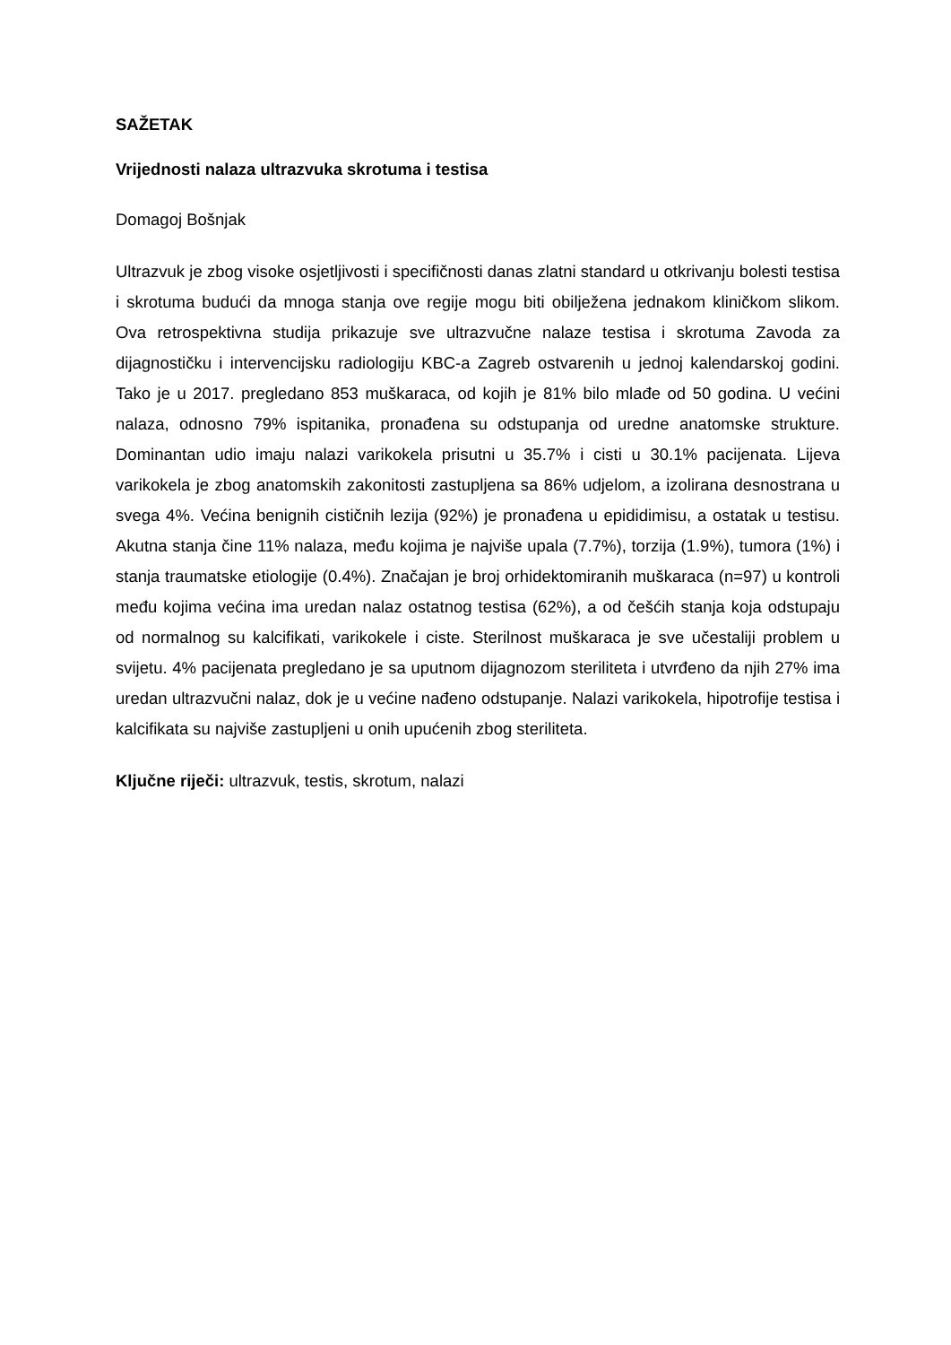SAŽETAK
Vrijednosti nalaza ultrazvuka skrotuma i testisa
Domagoj Bošnjak
Ultrazvuk je zbog visoke osjetljivosti i specifičnosti danas zlatni standard u otkrivanju bolesti testisa i skrotuma budući da mnoga stanja ove regije mogu biti obilježena jednakom kliničkom slikom. Ova retrospektivna studija prikazuje sve ultrazvučne nalaze testisa i skrotuma Zavoda za dijagnostičku i intervencijsku radiologiju KBC-a Zagreb ostvarenih u jednoj kalendarskoj godini. Tako je u 2017. pregledano 853 muškaraca, od kojih je 81% bilo mlađe od 50 godina. U većini nalaza, odnosno 79% ispitanika, pronađena su odstupanja od uredne anatomske strukture. Dominantan udio imaju nalazi varikokela prisutni u 35.7% i cisti u 30.1% pacijenata. Lijeva varikokela je zbog anatomskih zakonitosti zastupljena sa 86% udjelom, a izolirana desnostrana u svega 4%. Većina benignih cističnih lezija (92%) je pronađena u epididimisu, a ostatak u testisu. Akutna stanja čine 11% nalaza, među kojima je najviše upala (7.7%), torzija (1.9%), tumora (1%) i stanja traumatske etiologije (0.4%). Značajan je broj orhidektomiranih muškaraca (n=97) u kontroli među kojima većina ima uredan nalaz ostatnog testisa (62%), a od češćih stanja koja odstupaju od normalnog su kalcifikati, varikokele i ciste. Sterilnost muškaraca je sve učestaliji problem u svijetu. 4% pacijenata pregledano je sa uputnom dijagnozom steriliteta i utvrđeno da njih 27% ima uredan ultrazvučni nalaz, dok je u većine nađeno odstupanje. Nalazi varikokela, hipotrofije testisa i kalcifikata su najviše zastupljeni u onih upućenih zbog steriliteta.
Ključne riječi: ultrazvuk, testis, skrotum, nalazi